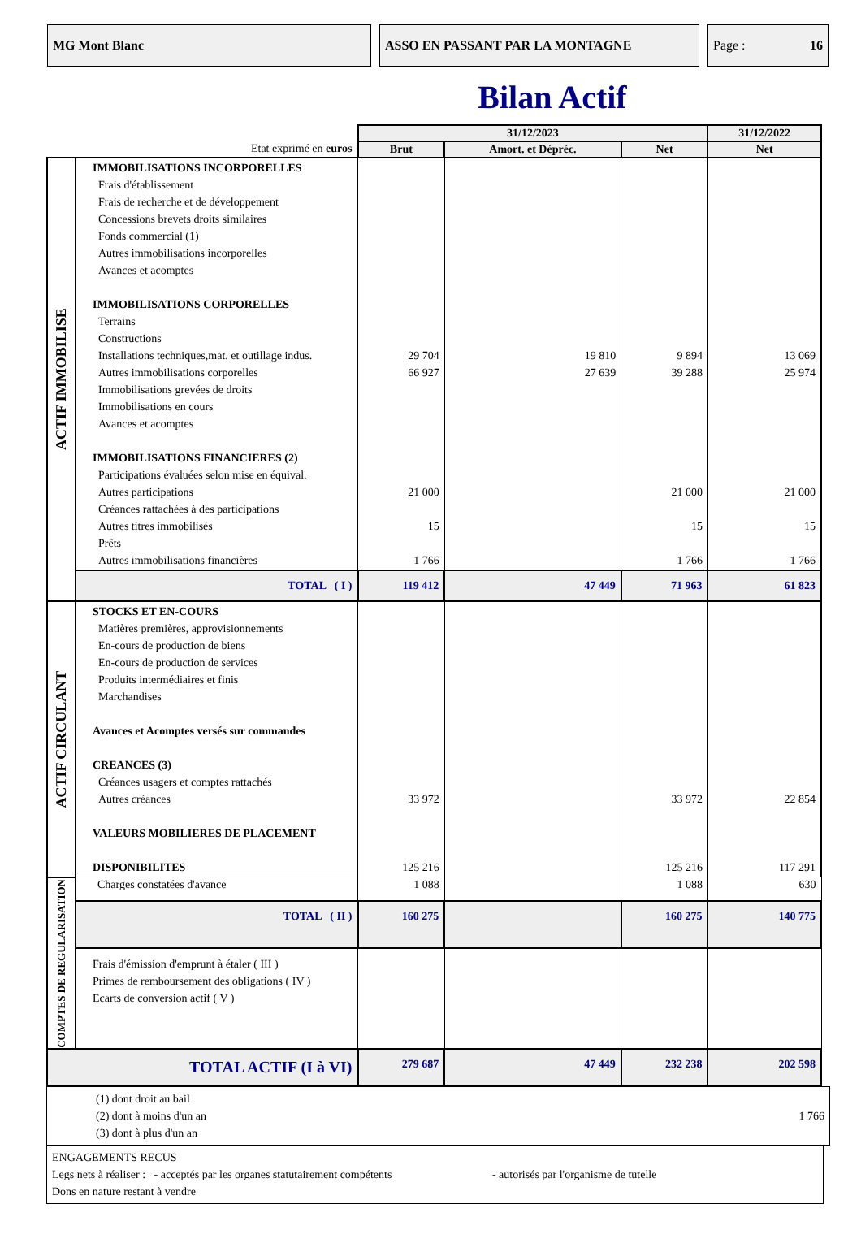MG Mont Blanc ASSO EN PASSANT PAR LA MONTAGNE Page : 16
Bilan Actif
| | | 31/12/2023 | | | 31/12/2022 |
| --- | --- | --- | --- | --- | --- |
| Etat exprimé en euros | | Brut | Amort. et Dépréc. | Net | Net |
| ACTIF IMMOBILISE | IMMOBILISATIONS INCORPORELLES Frais d'établissement Frais de recherche et de développement Concessions brevets droits similaires Fonds commercial (1) Autres immobilisations incorporelles Avances et acomptes IMMOBILISATIONS CORPORELLES Terrains Constructions Installations techniques,mat. et outillage indus. Autres immobilisations corporelles Immobilisations grevées de droits Immobilisations en cours Avances et acomptes IMMOBILISATIONS FINANCIERES (2) Participations évaluées selon mise en équival. Autres participations Créances rattachées à des participations Autres titres immobilisés Prêts Autres immobilisations financières | 29 704 66 927 21 000 15 1 766 | 19 810 27 639 | 9 894 39 288 21 000 15 1 766 | 13 069 25 974 21 000 15 1 766 |
| | TOTAL ( I ) | 119 412 | 47 449 | 71 963 | 61 823 |
| ACTIF CIRCULANT | STOCKS ET EN-COURS Matières premières, approvisionnements En-cours de production de biens En-cours de production de services Produits intermédiaires et finis Marchandises Avances et Acomptes versés sur commandes CREANCES (3) Créances usagers et comptes rattachés Autres créances VALEURS MOBILIERES DE PLACEMENT DISPONIBILITES | 33 972 125 216 | | 33 972 125 216 | 22 854 117 291 |
| COMPTES DE REGULARISATION | Charges constatées d'avance | 1 088 | | 1 088 | 630 |
| | TOTAL ( II ) | 160 275 | | 160 275 | 140 775 |
| | Frais d'émission d'emprunt à étaler ( III ) Primes de remboursement des obligations ( IV ) Ecarts de conversion actif ( V ) | | | | |
| TOTAL ACTIF (I à VI) | | 279 687 | 47 449 | 232 238 | 202 598 |
(1) dont droit au bail
(2) dont à moins d'un an 1 766
(3) dont à plus d'un an
ENGAGEMENTS RECUS
Legs nets à réaliser : - acceptés par les organes statutairement compétents - autorisés par l'organisme de tutelle
Dons en nature restant à vendre